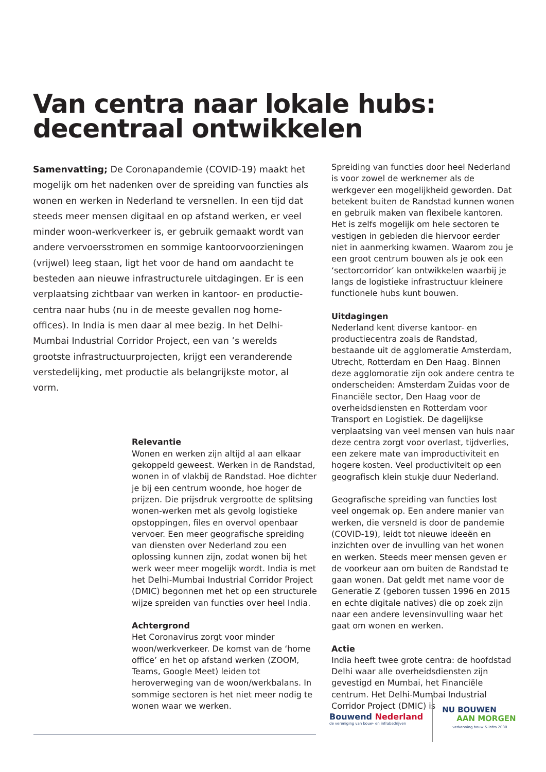Van centra naar lokale hubs:
decentraal ontwikkelen
Samenvatting; De Coronapandemie (COVID-19) maakt het mogelijk om het nadenken over de spreiding van functies als wonen en werken in Nederland te versnellen. In een tijd dat steeds meer mensen digitaal en op afstand werken, er veel minder woon-werkverkeer is, er gebruik gemaakt wordt van andere vervoersstromen en sommige kantoorvoorzieningen (vrijwel) leeg staan, ligt het voor de hand om aandacht te besteden aan nieuwe infrastructurele uitdagingen. Er is een verplaatsing zichtbaar van werken in kantoor- en productie-centra naar hubs (nu in de meeste gevallen nog home-offices). In India is men daar al mee bezig. In het Delhi-Mumbai Industrial Corridor Project, een van ’s werelds grootste infrastructuurprojecten, krijgt een veranderende verstedelijking, met productie als belangrijkste motor, al vorm.
Relevantie
Wonen en werken zijn altijd al aan elkaar gekoppeld geweest. Werken in de Randstad, wonen in of vlakbij de Randstad. Hoe dichter je bij een centrum woonde, hoe hoger de prijzen. Die prijsdruk vergrootte de splitsing wonen-werken met als gevolg logistieke opstoppingen, files en overvol openbaar vervoer. Een meer geografische spreiding van diensten over Nederland zou een oplossing kunnen zijn, zodat wonen bij het werk weer meer mogelijk wordt. India is met het Delhi-Mumbai Industrial Corridor Project (DMIC) begonnen met het op een structurele wijze spreiden van functies over heel India.
Achtergrond
Het Coronavirus zorgt voor minder woon/werkverkeer. De komst van de ‘home office’ en het op afstand werken (ZOOM, Teams, Google Meet) leiden tot heroverweging van de woon/werkbalans. In sommige sectoren is het niet meer nodig te wonen waar we werken.
Spreiding van functies door heel Nederland is voor zowel de werknemer als de werkgever een mogelijkheid geworden. Dat betekent buiten de Randstad kunnen wonen en gebruik maken van flexibele kantoren. Het is zelfs mogelijk om hele sectoren te vestigen in gebieden die hiervoor eerder niet in aanmerking kwamen. Waarom zou je een groot centrum bouwen als je ook een ‘sectorcorridor’ kan ontwikkelen waarbij je langs de logistieke infrastructuur kleinere functionele hubs kunt bouwen.
Uitdagingen
Nederland kent diverse kantoor- en productiecentra zoals de Randstad, bestaande uit de agglomeratie Amsterdam, Utrecht, Rotterdam en Den Haag. Binnen deze agglomoratie zijn ook andere centra te onderscheiden: Amsterdam Zuidas voor de Financiële sector, Den Haag voor de overheidsdiensten en Rotterdam voor Transport en Logistiek. De dagelijkse verplaatsing van veel mensen van huis naar deze centra zorgt voor overlast, tijdverlies, een zekere mate van improductiviteit en hogere kosten. Veel productiviteit op een geografisch klein stukje duur Nederland.
Geografische spreiding van functies lost veel ongemak op. Een andere manier van werken, die versneld is door de pandemie (COVID-19), leidt tot nieuwe ideeën en inzichten over de invulling van het wonen en werken. Steeds meer mensen geven er de voorkeur aan om buiten de Randstad te gaan wonen. Dat geldt met name voor de Generatie Z (geboren tussen 1996 en 2015 en echte digitale natives) die op zoek zijn naar een andere levensinvulling waar het gaat om wonen en werken.
Actie
India heeft twee grote centra: de hoofdstad Delhi waar alle overheidsdiensten zijn gevestigd en Mumbai, het Financiële centrum. Het Delhi-Mumbai Industrial Corridor Project (DMIC) is
Bouwend Nederland
de vereniging van bouw- en infrabedrijven
NU BOUWEN
AAN MORGEN
verkenning bouw & infra 2030